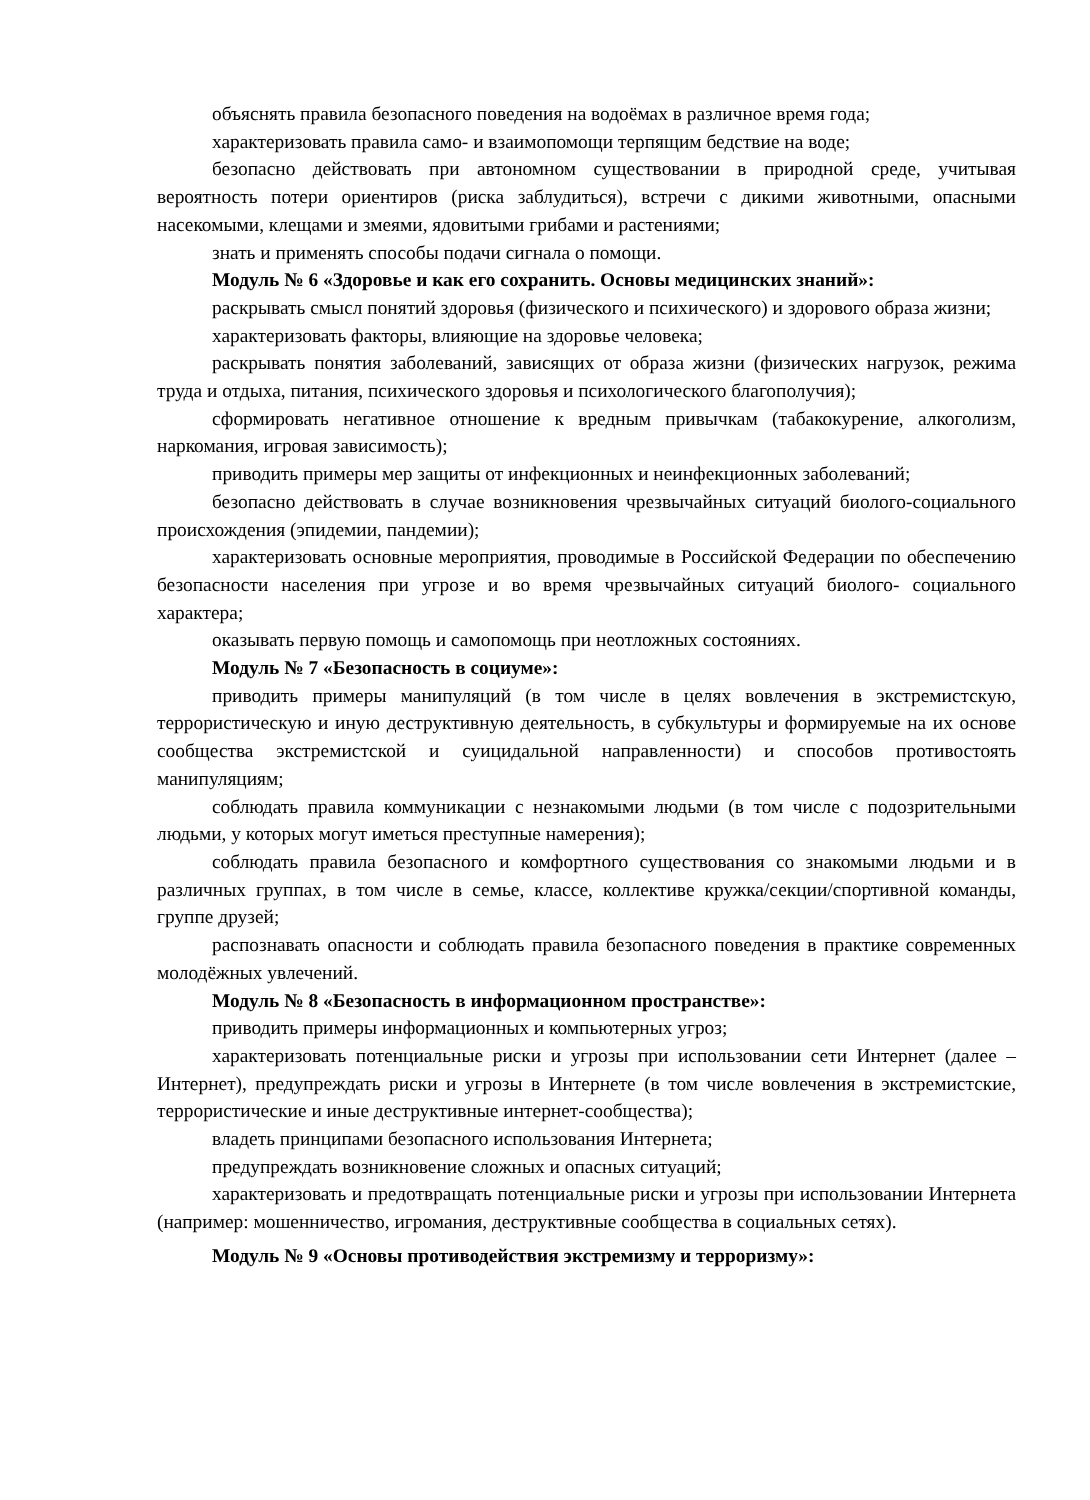объяснять правила безопасного поведения на водоёмах в различное время года;
характеризовать правила само- и взаимопомощи терпящим бедствие на воде;
безопасно действовать при автономном существовании в природной среде, учитывая вероятность потери ориентиров (риска заблудиться), встречи с дикими животными, опасными насекомыми, клещами и змеями, ядовитыми грибами и растениями;
знать и применять способы подачи сигнала о помощи.
Модуль № 6 «Здоровье и как его сохранить. Основы медицинских знаний»:
раскрывать смысл понятий здоровья (физического и психического) и здорового образа жизни;
характеризовать факторы, влияющие на здоровье человека;
раскрывать понятия заболеваний, зависящих от образа жизни (физических нагрузок, режима труда и отдыха, питания, психического здоровья и психологического благополучия);
сформировать негативное отношение к вредным привычкам (табакокурение, алкоголизм, наркомания, игровая зависимость);
приводить примеры мер защиты от инфекционных и неинфекционных заболеваний;
безопасно действовать в случае возникновения чрезвычайных ситуаций биолого-социального происхождения (эпидемии, пандемии);
характеризовать основные мероприятия, проводимые в Российской Федерации по обеспечению безопасности населения при угрозе и во время чрезвычайных ситуаций биолого- социального характера;
оказывать первую помощь и самопомощь при неотложных состояниях.
Модуль № 7 «Безопасность в социуме»:
приводить примеры манипуляций (в том числе в целях вовлечения в экстремистскую, террористическую и иную деструктивную деятельность, в субкультуры и формируемые на их основе сообщества экстремистской и суицидальной направленности) и способов противостоять манипуляциям;
соблюдать правила коммуникации с незнакомыми людьми (в том числе с подозрительными людьми, у которых могут иметься преступные намерения);
соблюдать правила безопасного и комфортного существования со знакомыми людьми и в различных группах, в том числе в семье, классе, коллективе кружка/секции/спортивной команды, группе друзей;
распознавать опасности и соблюдать правила безопасного поведения в практике современных молодёжных увлечений.
Модуль № 8 «Безопасность в информационном пространстве»:
приводить примеры информационных и компьютерных угроз;
характеризовать потенциальные риски и угрозы при использовании сети Интернет (далее – Интернет), предупреждать риски и угрозы в Интернете (в том числе вовлечения в экстремистские, террористические и иные деструктивные интернет-сообщества);
владеть принципами безопасного использования Интернета;
предупреждать возникновение сложных и опасных ситуаций;
характеризовать и предотвращать потенциальные риски и угрозы при использовании Интернета (например: мошенничество, игромания, деструктивные сообщества в социальных сетях).
Модуль № 9 «Основы противодействия экстремизму и терроризму»: